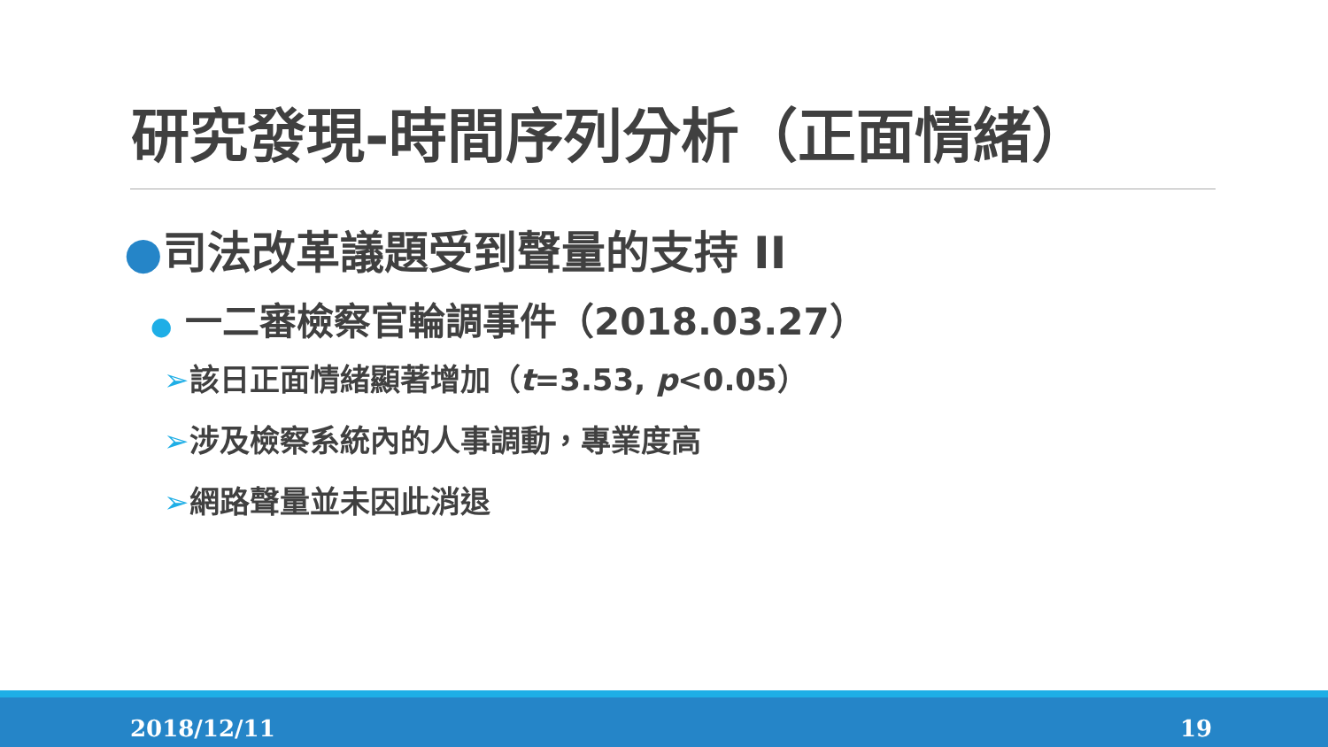研究發現-時間序列分析（正面情緒）
●司法改革議題受到聲量的支持 II
● 一二審檢察官輪調事件（2018.03.27）
➢該日正面情緒顯著增加（t=3.53, p<0.05）
➢涉及檢察系統內的人事調動，專業度高
➢網路聲量並未因此消退
2018/12/11 19